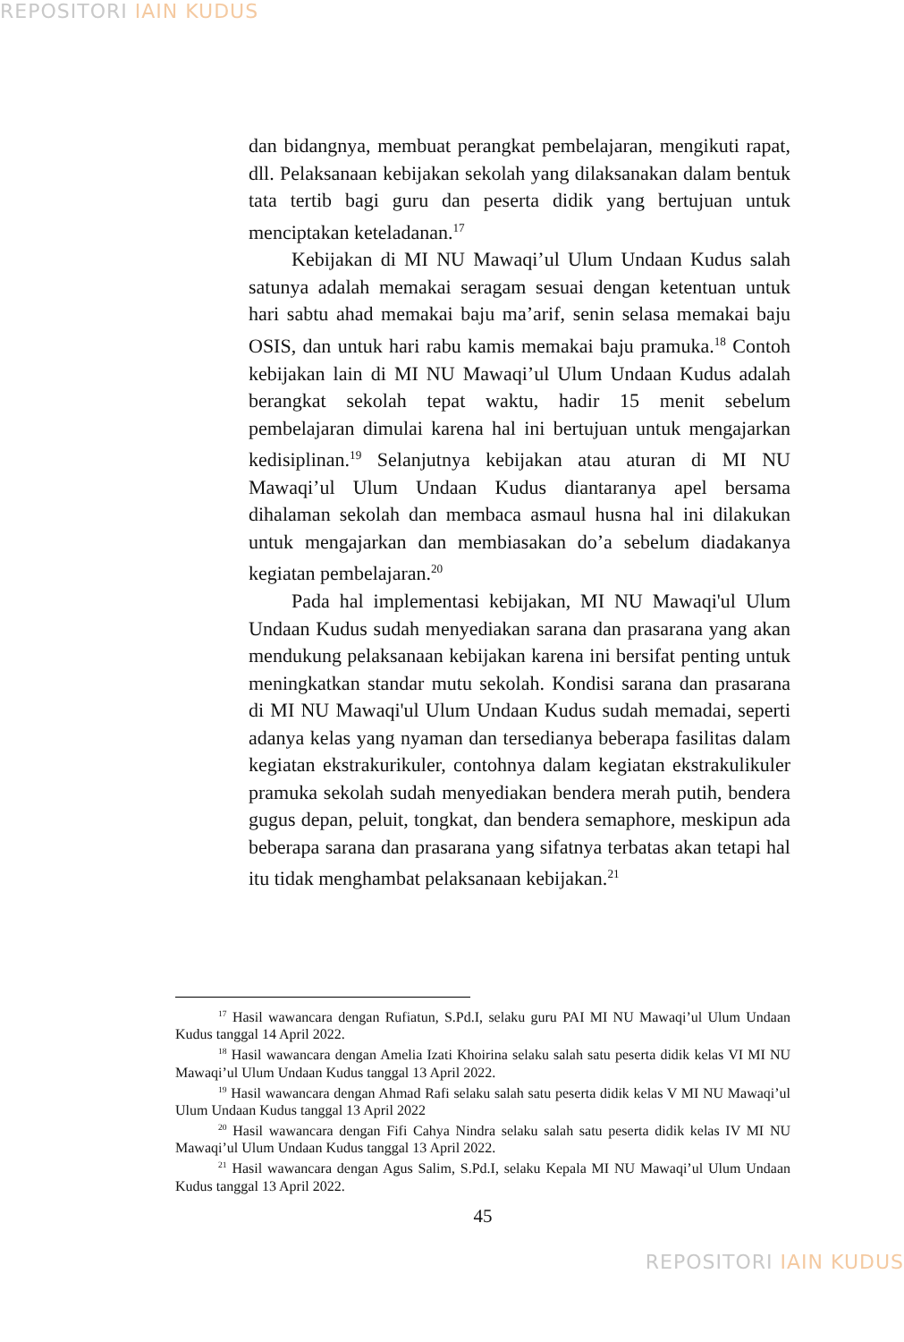REPOSITORI IAIN KUDUS
dan bidangnya, membuat perangkat pembelajaran, mengikuti rapat, dll. Pelaksanaan kebijakan sekolah yang dilaksanakan dalam bentuk tata tertib bagi guru dan peserta didik yang bertujuan untuk menciptakan keteladanan.<sup>17</sup>
Kebijakan di MI NU Mawaqi’ul Ulum Undaan Kudus salah satunya adalah memakai seragam sesuai dengan ketentuan untuk hari sabtu ahad memakai baju ma’arif, senin selasa memakai baju OSIS, dan untuk hari rabu kamis memakai baju pramuka.<sup>18</sup> Contoh kebijakan lain di MI NU Mawaqi’ul Ulum Undaan Kudus adalah berangkat sekolah tepat waktu, hadir 15 menit sebelum pembelajaran dimulai karena hal ini bertujuan untuk mengajarkan kedisiplinan.<sup>19</sup> Selanjutnya kebijakan atau aturan di MI NU Mawaqi’ul Ulum Undaan Kudus diantaranya apel bersama dihalaman sekolah dan membaca asmaul husna hal ini dilakukan untuk mengajarkan dan membiasakan do’a sebelum diadakanya kegiatan pembelajaran.<sup>20</sup>
Pada hal implementasi kebijakan, MI NU Mawaqi'ul Ulum Undaan Kudus sudah menyediakan sarana dan prasarana yang akan mendukung pelaksanaan kebijakan karena ini bersifat penting untuk meningkatkan standar mutu sekolah. Kondisi sarana dan prasarana di MI NU Mawaqi'ul Ulum Undaan Kudus sudah memadai, seperti adanya kelas yang nyaman dan tersedianya beberapa fasilitas dalam kegiatan ekstrakurikuler, contohnya dalam kegiatan ekstrakulikuler pramuka sekolah sudah menyediakan bendera merah putih, bendera gugus depan, peluit, tongkat, dan bendera semaphore, meskipun ada beberapa sarana dan prasarana yang sifatnya terbatas akan tetapi hal itu tidak menghambat pelaksanaan kebijakan.<sup>21</sup>
<sup>17</sup> Hasil wawancara dengan Rufiatun, S.Pd.I, selaku guru PAI MI NU Mawaqi’ul Ulum Undaan Kudus tanggal 14 April 2022.
<sup>18</sup> Hasil wawancara dengan Amelia Izati Khoirina selaku salah satu peserta didik kelas VI MI NU Mawaqi’ul Ulum Undaan Kudus tanggal 13 April 2022.
<sup>19</sup> Hasil wawancara dengan Ahmad Rafi selaku salah satu peserta didik kelas V MI NU Mawaqi’ul Ulum Undaan Kudus tanggal 13 April 2022
<sup>20</sup> Hasil wawancara dengan Fifi Cahya Nindra selaku salah satu peserta didik kelas IV MI NU Mawaqi’ul Ulum Undaan Kudus tanggal 13 April 2022.
<sup>21</sup> Hasil wawancara dengan Agus Salim, S.Pd.I, selaku Kepala MI NU Mawaqi’ul Ulum Undaan Kudus tanggal 13 April 2022.
45
REPOSITORI IAIN KUDUS